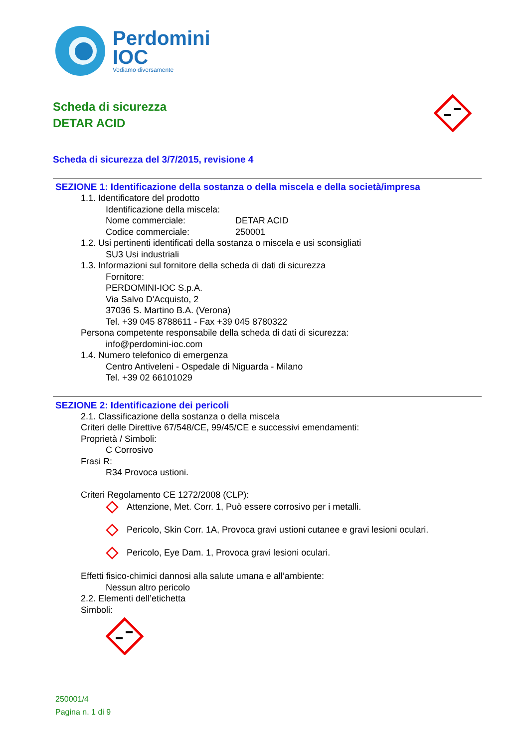Perdomini
IOC
Vediamo diversamente
Scheda di sicurezza
DETAR ACID
Scheda di sicurezza del 3/7/2015, revisione 4
SEZIONE 1: Identificazione della sostanza o della miscela e della società/impresa
1.1. Identificatore del prodotto
Identificazione della miscela:
Nome commerciale: DETAR ACID
Codice commerciale: 250001
1.2. Usi pertinenti identificati della sostanza o miscela e usi sconsigliati
SU3 Usi industriali
1.3. Informazioni sul fornitore della scheda di dati di sicurezza
Fornitore:
PERDOMINI-IOC S.p.A.
Via Salvo D'Acquisto, 2
37036 S. Martino B.A. (Verona)
Tel. +39 045 8788611 - Fax +39 045 8780322
Persona competente responsabile della scheda di dati di sicurezza:
info@perdomini-ioc.com
1.4. Numero telefonico di emergenza
Centro Antiveleni - Ospedale di Niguarda - Milano
Tel. +39 02 66101029
SEZIONE 2: Identificazione dei pericoli
2.1. Classificazione della sostanza o della miscela
Criteri delle Direttive 67/548/CE, 99/45/CE e successivi emendamenti:
Proprietà / Simboli:
C Corrosivo
Frasi R:
R34 Provoca ustioni.
Criteri Regolamento CE 1272/2008 (CLP):
Attenzione, Met. Corr. 1, Può essere corrosivo per i metalli.
Pericolo, Skin Corr. 1A, Provoca gravi ustioni cutanee e gravi lesioni oculari.
Pericolo, Eye Dam. 1, Provoca gravi lesioni oculari.
Effetti fisico-chimici dannosi alla salute umana e all’ambiente:
Nessun altro pericolo
2.2. Elementi dell’etichetta
Simboli:
250001/4
Pagina n. 1 di 9